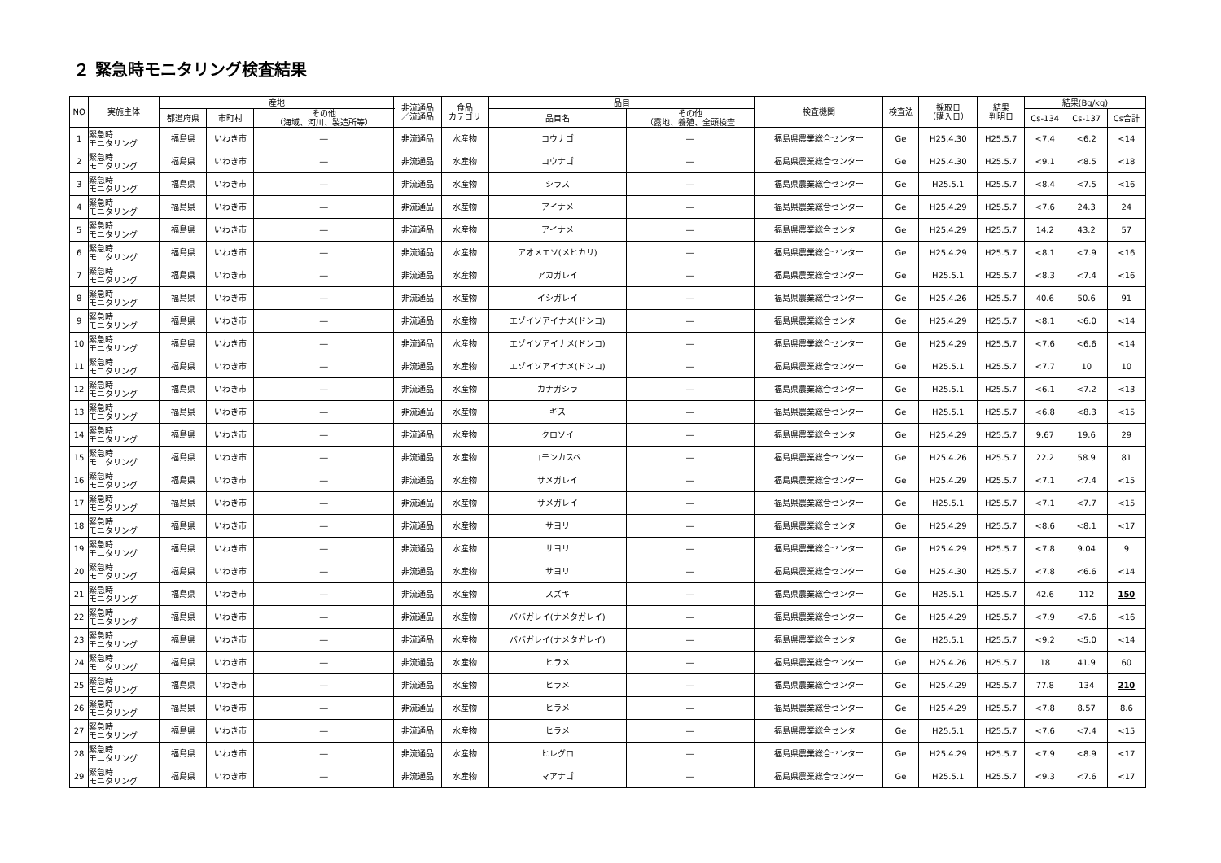２ 緊急時モニタリング検査結果
| NO | 実施主体 | 産地 | | | 非流通品 ／流通品 | 食品 カテゴリ | 品目 | | 検査機関 | 検査法 | 採取日 （購入日） | 結果 判明日 | 結果(Bq/kg) | | |
| --- | --- | --- | --- | --- | --- | --- | --- | --- | --- | --- | --- | --- | --- | --- | --- |
| | | 都道府県 | 市町村 | その他 （海域、河川、製造所等） | | | 品目名 | その他 （露地、養殖、全頭検査 | | | | | Cs-134 | Cs-137 | Cs合計 |
| 1 | 緊急時 モニタリング | 福島県 | いわき市 | ― | 非流通品 | 水産物 | コウナゴ | ― | 福島県農業総合センター | Ge | H25.4.30 | H25.5.7 | <7.4 | <6.2 | <14 |
| 2 | 緊急時 モニタリング | 福島県 | いわき市 | ― | 非流通品 | 水産物 | コウナゴ | ― | 福島県農業総合センター | Ge | H25.4.30 | H25.5.7 | <9.1 | <8.5 | <18 |
| 3 | 緊急時 モニタリング | 福島県 | いわき市 | ― | 非流通品 | 水産物 | シラス | ― | 福島県農業総合センター | Ge | H25.5.1 | H25.5.7 | <8.4 | <7.5 | <16 |
| 4 | 緊急時 モニタリング | 福島県 | いわき市 | ― | 非流通品 | 水産物 | アイナメ | ― | 福島県農業総合センター | Ge | H25.4.29 | H25.5.7 | <7.6 | 24.3 | 24 |
| 5 | 緊急時 モニタリング | 福島県 | いわき市 | ― | 非流通品 | 水産物 | アイナメ | ― | 福島県農業総合センター | Ge | H25.4.29 | H25.5.7 | 14.2 | 43.2 | 57 |
| 6 | 緊急時 モニタリング | 福島県 | いわき市 | ― | 非流通品 | 水産物 | アオメエソ(メヒカリ) | ― | 福島県農業総合センター | Ge | H25.4.29 | H25.5.7 | <8.1 | <7.9 | <16 |
| 7 | 緊急時 モニタリング | 福島県 | いわき市 | ― | 非流通品 | 水産物 | アカガレイ | ― | 福島県農業総合センター | Ge | H25.5.1 | H25.5.7 | <8.3 | <7.4 | <16 |
| 8 | 緊急時 モニタリング | 福島県 | いわき市 | ― | 非流通品 | 水産物 | イシガレイ | ― | 福島県農業総合センター | Ge | H25.4.26 | H25.5.7 | 40.6 | 50.6 | 91 |
| 9 | 緊急時 モニタリング | 福島県 | いわき市 | ― | 非流通品 | 水産物 | エゾイソアイナメ(ドンコ) | ― | 福島県農業総合センター | Ge | H25.4.29 | H25.5.7 | <8.1 | <6.0 | <14 |
| 10 | 緊急時 モニタリング | 福島県 | いわき市 | ― | 非流通品 | 水産物 | エゾイソアイナメ(ドンコ) | ― | 福島県農業総合センター | Ge | H25.4.29 | H25.5.7 | <7.6 | <6.6 | <14 |
| 11 | 緊急時 モニタリング | 福島県 | いわき市 | ― | 非流通品 | 水産物 | エゾイソアイナメ(ドンコ) | ― | 福島県農業総合センター | Ge | H25.5.1 | H25.5.7 | <7.7 | 10 | 10 |
| 12 | 緊急時 モニタリング | 福島県 | いわき市 | ― | 非流通品 | 水産物 | カナガシラ | ― | 福島県農業総合センター | Ge | H25.5.1 | H25.5.7 | <6.1 | <7.2 | <13 |
| 13 | 緊急時 モニタリング | 福島県 | いわき市 | ― | 非流通品 | 水産物 | ギス | ― | 福島県農業総合センター | Ge | H25.5.1 | H25.5.7 | <6.8 | <8.3 | <15 |
| 14 | 緊急時 モニタリング | 福島県 | いわき市 | ― | 非流通品 | 水産物 | クロソイ | ― | 福島県農業総合センター | Ge | H25.4.29 | H25.5.7 | 9.67 | 19.6 | 29 |
| 15 | 緊急時 モニタリング | 福島県 | いわき市 | ― | 非流通品 | 水産物 | コモンカスベ | ― | 福島県農業総合センター | Ge | H25.4.26 | H25.5.7 | 22.2 | 58.9 | 81 |
| 16 | 緊急時 モニタリング | 福島県 | いわき市 | ― | 非流通品 | 水産物 | サメガレイ | ― | 福島県農業総合センター | Ge | H25.4.29 | H25.5.7 | <7.1 | <7.4 | <15 |
| 17 | 緊急時 モニタリング | 福島県 | いわき市 | ― | 非流通品 | 水産物 | サメガレイ | ― | 福島県農業総合センター | Ge | H25.5.1 | H25.5.7 | <7.1 | <7.7 | <15 |
| 18 | 緊急時 モニタリング | 福島県 | いわき市 | ― | 非流通品 | 水産物 | サヨリ | ― | 福島県農業総合センター | Ge | H25.4.29 | H25.5.7 | <8.6 | <8.1 | <17 |
| 19 | 緊急時 モニタリング | 福島県 | いわき市 | ― | 非流通品 | 水産物 | サヨリ | ― | 福島県農業総合センター | Ge | H25.4.29 | H25.5.7 | <7.8 | 9.04 | 9 |
| 20 | 緊急時 モニタリング | 福島県 | いわき市 | ― | 非流通品 | 水産物 | サヨリ | ― | 福島県農業総合センター | Ge | H25.4.30 | H25.5.7 | <7.8 | <6.6 | <14 |
| 21 | 緊急時 モニタリング | 福島県 | いわき市 | ― | 非流通品 | 水産物 | スズキ | ― | 福島県農業総合センター | Ge | H25.5.1 | H25.5.7 | 42.6 | 112 | 150 |
| 22 | 緊急時 モニタリング | 福島県 | いわき市 | ― | 非流通品 | 水産物 | ババガレイ(ナメタガレイ) | ― | 福島県農業総合センター | Ge | H25.4.29 | H25.5.7 | <7.9 | <7.6 | <16 |
| 23 | 緊急時 モニタリング | 福島県 | いわき市 | ― | 非流通品 | 水産物 | ババガレイ(ナメタガレイ) | ― | 福島県農業総合センター | Ge | H25.5.1 | H25.5.7 | <9.2 | <5.0 | <14 |
| 24 | 緊急時 モニタリング | 福島県 | いわき市 | ― | 非流通品 | 水産物 | ヒラメ | ― | 福島県農業総合センター | Ge | H25.4.26 | H25.5.7 | 18 | 41.9 | 60 |
| 25 | 緊急時 モニタリング | 福島県 | いわき市 | ― | 非流通品 | 水産物 | ヒラメ | ― | 福島県農業総合センター | Ge | H25.4.29 | H25.5.7 | 77.8 | 134 | 210 |
| 26 | 緊急時 モニタリング | 福島県 | いわき市 | ― | 非流通品 | 水産物 | ヒラメ | ― | 福島県農業総合センター | Ge | H25.4.29 | H25.5.7 | <7.8 | 8.57 | 8.6 |
| 27 | 緊急時 モニタリング | 福島県 | いわき市 | ― | 非流通品 | 水産物 | ヒラメ | ― | 福島県農業総合センター | Ge | H25.5.1 | H25.5.7 | <7.6 | <7.4 | <15 |
| 28 | 緊急時 モニタリング | 福島県 | いわき市 | ― | 非流通品 | 水産物 | ヒレグロ | ― | 福島県農業総合センター | Ge | H25.4.29 | H25.5.7 | <7.9 | <8.9 | <17 |
| 29 | 緊急時 モニタリング | 福島県 | いわき市 | ― | 非流通品 | 水産物 | マアナゴ | ― | 福島県農業総合センター | Ge | H25.5.1 | H25.5.7 | <9.3 | <7.6 | <17 |